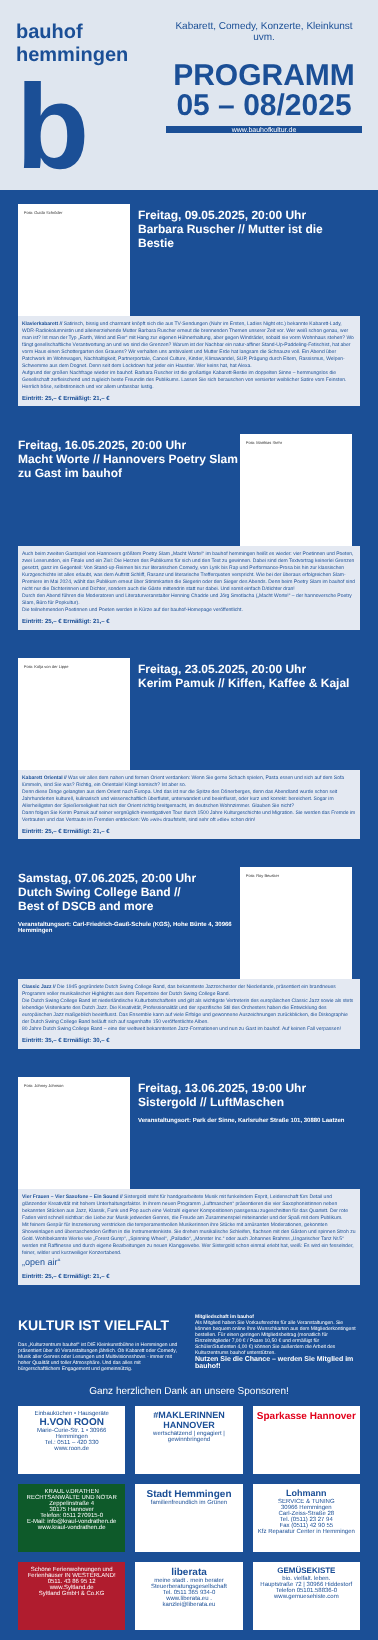bauhof hemmingen b
Kabarett, Comedy, Konzerte, Kleinkunst uvm.
PROGRAMM 05 – 08/2025
www.bauhofkultur.de
Foto: Guido Schröder
Freitag, 09.05.2025, 20:00 Uhr
Barbara Ruscher // Mutter ist die Bestie
Klavierkabarett // Satirisch, bissig und charmant knöpft sich die aus TV-Sendungen (Nuhr im Ersten, Ladies Night etc.) bekannte Kabarett-Lady, WDR-Radiokolumnistin und alleinerziehende Mutter Barbara Ruscher erneut die brennenden Themen unserer Zeit vor. Wer weiß schon genau, wer man ist? Ist man der Typ „Earth, Wind and Eier“ mit Hang zur eigenen Hühnerhaltung, aber gegen Windräder, sobald sie vorm Wohnhaus stehen? Wo fängt gesellschaftliche Verantwortung an und wo sind die Grenzen? Warum ist der Nachbar ein natur-affiner Stand-Up-Paddeling-Fetischist, hat aber vorm Haus einen Schottergarten des Grauens? Wir verhalten uns ambivalent und Mutter Erde hat langsam die Schnauze voll. Ein Abend über Patchwork im Wohnwagen, Nachhaltigkeit, Partnerportale, Cancel Culture, Kinder, Klimawandel, SUP, Prägung durch Eltern, Rassismus, Welpen-Schwemme aus dem Dognet. Denn seit dem Lockdown hat jeder ein Haustier. Wer keins hat, hat Alexa.
Aufgrund der großen Nachfrage wieder im bauhof. Barbara Ruscher ist die großartige Kabarett-Bestie im doppelten Sinne – hemmungslos die Gesellschaft zerfleischend und zugleich beste Freundin des Publikums. Lassen Sie sich berauschen von versierter weiblicher Satire vom Feinsten. Herrlich böse, selbstironisch und vor allem unfassbar lustig.
Eintritt: 25,– € Ermäßigt: 21,– €
Foto: Matthias Stehr
Freitag, 16.05.2025, 20:00 Uhr
Macht Worte // Hannovers Poetry Slam zu Gast im bauhof
Auch beim zweiten Gastspiel von Hannovers größtem Poetry Slam „Macht Worte!“ im bauhof hemmingen heißt es wieder: vier Poetinnen und Poeten, zwei Leserunden, ein Finale und ein Ziel: Die Herzen des Publikums für sich und den Text zu gewinnen. Dabei sind dem Textvortrag keinerlei Grenzen gesetzt, ganz im Gegenteil: Von Stand-up-Reimen bis zur literarischen Comedy, von Lyrik bis Rap und Performance-Prosa bis hin zur klassischen Kurzgeschichte ist alles erlaubt, was dem Auftritt Schliff, Rasanz und literarische Trefferquoten verspricht. Wie bei der überaus erfolgreichen Slam-Premiere im Mai 2024, wählt das Publikum erneut über Stimmkarten die Siegerin oder den Sieger des Abends. Denn beim Poetry Slam im bauhof sind nicht nur die Dichterinnen und Dichter, sondern auch die Gäste mittendrin statt nur dabei. Und somit einfach D/dichter dran!
Durch den Abend führen die Moderatoren und Literaturveranstalter Henning Chadde und Jörg Smotlacha („Macht Worte!“ – der hannoversche Poetry Slam, Büro für Popkultur).
Die teilnehmenden Poetinnen und Poeten werden in Kürze auf der bauhof-Homepage veröffentlicht.
Eintritt: 25,– € Ermäßigt: 21,– €
Foto: Kolja von der Lippe
Freitag, 23.05.2025, 20:00 Uhr
Kerim Pamuk // Kiffen, Kaffee & Kajal
Kabarett Oriental // Was wir alles dem nahen und fernen Orient verdanken: Wenn Sie gerne Schach spielen, Pasta essen und sich auf dem Sofa lümmeln, sind Sie was? Richtig, ein Orientale! Klingt komisch? Ist aber so.
Denn diese Dinge gelangten aus dem Orient nach Europa. Und das ist nur die Spitze des Dönerberges, denn das Abendland wurde schon seit Jahrhunderten kulturell, kulinarisch und wissenschaftlich überflutet, unterwandert und beeinflusst, oder kurz und korrekt: bereichert. Sogar im Allerheiligsten der Spießerseligkeit hat sich der Orient richtig breitgemacht, im deutschen Wohnzimmer. Glauben Sie nicht?
Dann folgen Sie Kerim Pamuk auf seiner vergnüglich-investigativen Tour durch 1500 Jahre Kulturgeschichte und Migration. Sie werden das Fremde im Vertrauten und das Vertraute im Fremden entdecken: Wo »wir« draufsteht, sind sehr oft »die« schon drin!
Eintritt: 25,– € Ermäßigt: 21,– €
Foto: Roy Beusker
Samstag, 07.06.2025, 20:00 Uhr
Dutch Swing College Band //
Best of DSCB and more
Veranstaltungsort: Carl-Friedrich-Gauß-Schule (KGS), Hohe Bünte 4, 30966 Hemmingen
Classic Jazz // Die 1945 gegründete Dutch Swing College Band, das bekannteste Jazzorchester der Niederlande, präsentiert ein brandneues Programm voller musikalischer Highlights aus dem Repertoire der Dutch Swing College Band.
Die Dutch Swing College Band ist niederländische Kulturbotschafterin und gilt als wichtigste Vertreterin des europäischen Classic Jazz sowie als stets lebendige Visitenkarte des Dutch Jazz. Die Kreativität, Professionalität und der spezifische Stil des Orchesters haben die Entwicklung des europäischen Jazz maßgeblich beeinflusst. Das Ensemble kann auf viele Erfolge und gewonnene Auszeichnungen zurückblicken, die Diskographie der Dutch Swing College Band beläuft sich auf sagenhafte 150 veröffentlichte Alben.
80 Jahre Dutch Swing College Band – eine der weltweit bekanntesten Jazz-Formationen und nun zu Gast im bauhof. Auf keinen Fall verpassen!
Eintritt: 35,– € Ermäßigt: 30,– €
Foto: Johnny Johnson
Freitag, 13.06.2025, 19:00 Uhr
Sistergold // LuftMaschen
Veranstaltungsort: Park der Sinne, Karlsruher Straße 101, 30880 Laatzen
Vier Frauen – Vier Saxofone – Ein Sound // Sistergold steht für handgearbeitete Musik mit funkelndem Esprit, Leidenschaft fürs Detail und glänzender Kreativität mit hohem Unterhaltungsfaktor. In ihrem neuen Programm „Luftmaschen“ präsentieren die vier Saxophonistinnen neben bekannten Stücken aus Jazz, Klassik, Funk und Pop auch eine Vielzahl eigener Kompositionen passgenau zugeschnitten für das Quartett. Der rote Faden wird schnell sichtbar: die Liebe zur Musik jedweden Genres, die Freude am Zusammenspiel miteinander und der Spaß mit dem Publikum.
Mit feinem Gespür für Inszenierung verstricken die temperamentvollen Musikerinnen ihre Stücke mit amüsanten Moderationen, gekonnten Showeinlagen und überraschenden Griffen in die Instrumentenkiste. Sie drehen musikalische Schleifen, flachsen mit den Gästen und spinnen Stroh zu Gold. Wohlbekannte Werke wie „Forest Gump“, „Spinning Wheel“, „Palladio“, „Monster Inc.“ oder auch Johannes Brahms „Ungarischer Tanz Nr.5“ werden mit Raffinesse und durch eigene Bearbeitungen zu neuen Klanggewebe. Wer Sistergold schon einmal erlebt hat, weiß: Es wird ein fesselnder, feiner, wilder und kurzweiliger Konzertabend.
„open air“
Eintritt: 25,– € Ermäßigt: 21,– €
KULTUR IST VIELFALT
Das „Kulturzentrum bauhof“ ist DIE Kleinkunstbühne in Hemmingen und präsentiert über 40 Veranstaltungen jährlich. Ob Kabarett oder Comedy, Musik aller Genres oder Lesungen und Multivisionsshows - immer mit hoher Qualität und toller Atmosphäre. Und das alles mit bürgerschaftlichem Engagement und gemeinnützig.
Mitgliedschaft im bauhof
Als Mitglied haben Sie Vorkaufsrechte für alle Veranstaltungen. Sie können bequem online Ihre Wunschkarten aus dem Mitgliederkontingent bestellen. Für einen geringen Mitgliedsbeitrag (monatlich für Einzelmitglieder 7,00 € / Paare 10,50 € und ermäßigt für Schüler/Studenten 4,00 €) können Sie außerdem die Arbeit des Kulturzentrums bauhof unterstützen.
Nutzen Sie die Chance – werden Sie Mitglied im bauhof!
Ganz herzlichen Dank an unsere Sponsoren!
Einbauküchen • Hausgeräte
H.VON ROON
Marie-Curie-Str. 1 • 30966 Hemmingen
Tel.: 0511 – 420 330
www.roon.de
#MAKLERINNEN HANNOVER
wertschätzend | engagiert | gewinnbringend
Sparkasse Hannover
KRAUL v.DRATHEN
RECHTSANWÄLTE UND NOTAR
Zeppelinstraße 4
30175 Hannover
Telefon: 0511 270915-0
E-Mail: info@kraul-vondrathen.de
www.kraul-vondrathen.de
Stadt Hemmingen
familienfreundlich im Grünen
Lohmann
SERVICE & TUNING
30966 Hemmingen
Carl-Zeiss-Straße 28
Tel. (0511) 23 27 94
Fax (0511) 42 90 55
Kfz Reparatur Center in Hemmingen
Schöne Ferienwohnungen und Ferienhäuser IN WESTERLAND!
0511. 43 86 95 12
www.Syltland.de
Syltland GmbH & Co.KG
liberata
meine stadt . mein berater
Steuerberatungsgesellschaft
Tel. 0511 365 934-0
www.liberata.eu . kanzlei@liberata.eu
GEMÜSEKISTE
bio. vielfalt. leben.
Hauptstraße 72 | 30966 Hiddestorf
Telefon 05101.58836-0
www.gemuesehiste.com